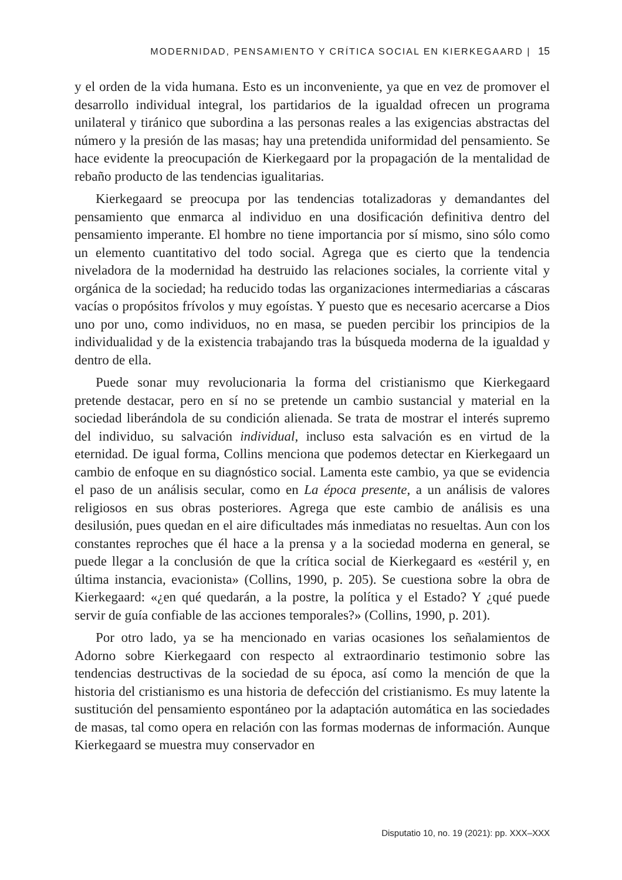MODERNIDAD, PENSAMIENTO Y CRÍTICA SOCIAL EN KIERKEGAARD | 15
y el orden de la vida humana. Esto es un inconveniente, ya que en vez de promover el desarrollo individual integral, los partidarios de la igualdad ofrecen un programa unilateral y tiránico que subordina a las personas reales a las exigencias abstractas del número y la presión de las masas; hay una pretendida uniformidad del pensamiento. Se hace evidente la preocupación de Kierkegaard por la propagación de la mentalidad de rebaño producto de las tendencias igualitarias.
Kierkegaard se preocupa por las tendencias totalizadoras y demandantes del pensamiento que enmarca al individuo en una dosificación definitiva dentro del pensamiento imperante. El hombre no tiene importancia por sí mismo, sino sólo como un elemento cuantitativo del todo social. Agrega que es cierto que la tendencia niveladora de la modernidad ha destruido las relaciones sociales, la corriente vital y orgánica de la sociedad; ha reducido todas las organizaciones intermediarias a cáscaras vacías o propósitos frívolos y muy egoístas. Y puesto que es necesario acercarse a Dios uno por uno, como individuos, no en masa, se pueden percibir los principios de la individualidad y de la existencia trabajando tras la búsqueda moderna de la igualdad y dentro de ella.
Puede sonar muy revolucionaria la forma del cristianismo que Kierkegaard pretende destacar, pero en sí no se pretende un cambio sustancial y material en la sociedad liberándola de su condición alienada. Se trata de mostrar el interés supremo del individuo, su salvación individual, incluso esta salvación es en virtud de la eternidad. De igual forma, Collins menciona que podemos detectar en Kierkegaard un cambio de enfoque en su diagnóstico social. Lamenta este cambio, ya que se evidencia el paso de un análisis secular, como en La época presente, a un análisis de valores religiosos en sus obras posteriores. Agrega que este cambio de análisis es una desilusión, pues quedan en el aire dificultades más inmediatas no resueltas. Aun con los constantes reproches que él hace a la prensa y a la sociedad moderna en general, se puede llegar a la conclusión de que la crítica social de Kierkegaard es «estéril y, en última instancia, evacionista» (Collins, 1990, p. 205). Se cuestiona sobre la obra de Kierkegaard: «¿en qué quedarán, a la postre, la política y el Estado? Y ¿qué puede servir de guía confiable de las acciones temporales?» (Collins, 1990, p. 201).
Por otro lado, ya se ha mencionado en varias ocasiones los señalamientos de Adorno sobre Kierkegaard con respecto al extraordinario testimonio sobre las tendencias destructivas de la sociedad de su época, así como la mención de que la historia del cristianismo es una historia de defección del cristianismo. Es muy latente la sustitución del pensamiento espontáneo por la adaptación automática en las sociedades de masas, tal como opera en relación con las formas modernas de información. Aunque Kierkegaard se muestra muy conservador en
Disputatio 10, no. 19 (2021): pp. XXX–XXX